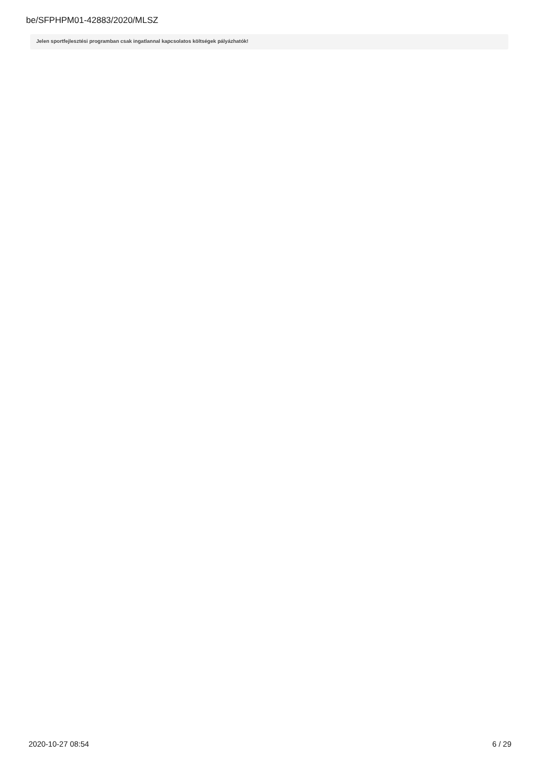be/SFPHPM01-42883/2020/MLSZ
Jelen sportfejlesztési programban csak ingatlannal kapcsolatos költségek pályázhatók!
2020-10-27 08:54 6 / 29